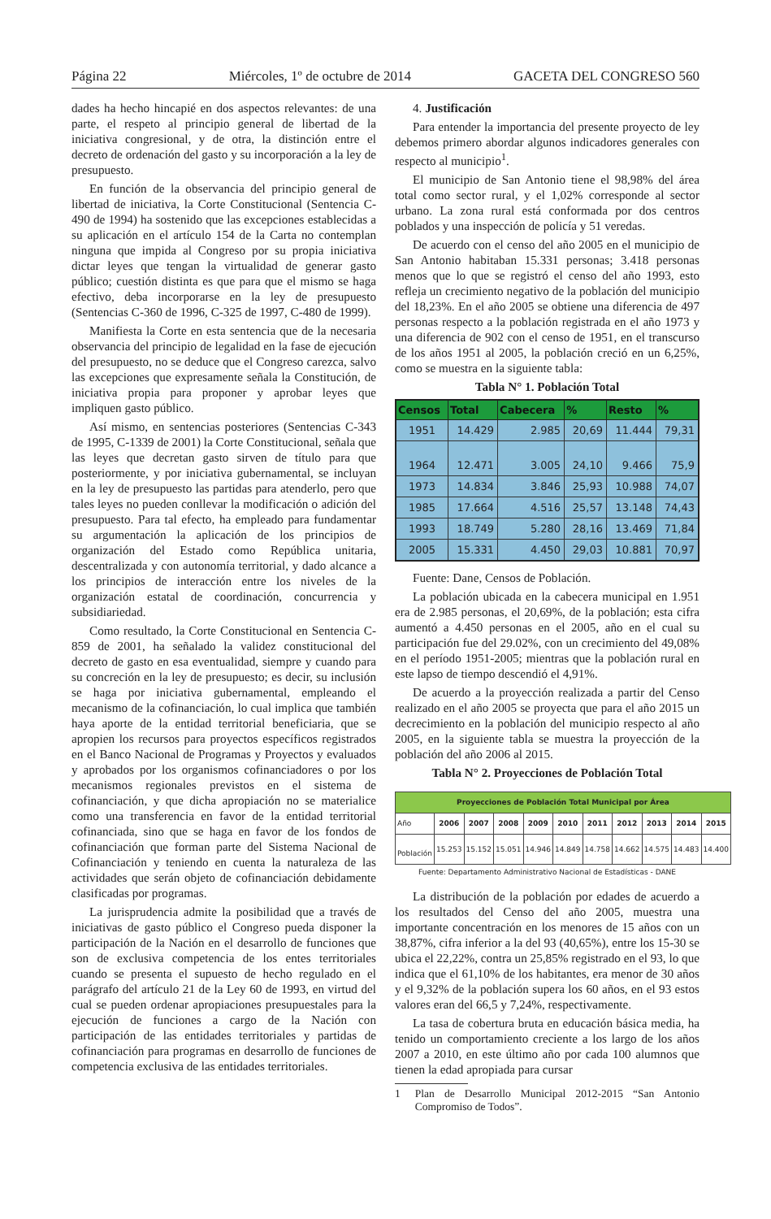Página 22 Miércoles, 1º de octubre de 2014 GACETA DEL CONGRESO 560
dades ha hecho hincapié en dos aspectos relevantes: de una parte, el respeto al principio general de libertad de la iniciativa congresional, y de otra, la distinción entre el decreto de ordenación del gasto y su incorporación a la ley de presupuesto.
En función de la observancia del principio general de libertad de iniciativa, la Corte Constitucional (Sentencia C-490 de 1994) ha sostenido que las excepciones establecidas a su aplicación en el artículo 154 de la Carta no contemplan ninguna que impida al Congreso por su propia iniciativa dictar leyes que tengan la virtualidad de generar gasto público; cuestión distinta es que para que el mismo se haga efectivo, deba incorporarse en la ley de presupuesto (Sentencias C-360 de 1996, C-325 de 1997, C-480 de 1999).
Manifiesta la Corte en esta sentencia que de la necesaria observancia del principio de legalidad en la fase de ejecución del presupuesto, no se deduce que el Congreso carezca, salvo las excepciones que expresamente señala la Constitución, de iniciativa propia para proponer y aprobar leyes que impliquen gasto público.
Así mismo, en sentencias posteriores (Sentencias C-343 de 1995, C-1339 de 2001) la Corte Constitucional, señala que las leyes que decretan gasto sirven de título para que posteriormente, y por iniciativa gubernamental, se incluyan en la ley de presupuesto las partidas para atenderlo, pero que tales leyes no pueden conllevar la modificación o adición del presupuesto. Para tal efecto, ha empleado para fundamentar su argumentación la aplicación de los principios de organización del Estado como República unitaria, descentralizada y con autonomía territorial, y dado alcance a los principios de interacción entre los niveles de la organización estatal de coordinación, concurrencia y subsidiariedad.
Como resultado, la Corte Constitucional en Sentencia C-859 de 2001, ha señalado la validez constitucional del decreto de gasto en esa eventualidad, siempre y cuando para su concreción en la ley de presupuesto; es decir, su inclusión se haga por iniciativa gubernamental, empleando el mecanismo de la cofinanciación, lo cual implica que también haya aporte de la entidad territorial beneficiaria, que se apropien los recursos para proyectos específicos registrados en el Banco Nacional de Programas y Proyectos y evaluados y aprobados por los organismos cofinanciadores o por los mecanismos regionales previstos en el sistema de cofinanciación, y que dicha apropiación no se materialice como una transferencia en favor de la entidad territorial cofinanciada, sino que se haga en favor de los fondos de cofinanciación que forman parte del Sistema Nacional de Cofinanciación y teniendo en cuenta la naturaleza de las actividades que serán objeto de cofinanciación debidamente clasificadas por programas.
La jurisprudencia admite la posibilidad que a través de iniciativas de gasto público el Congreso pueda disponer la participación de la Nación en el desarrollo de funciones que son de exclusiva competencia de los entes territoriales cuando se presenta el supuesto de hecho regulado en el parágrafo del artículo 21 de la Ley 60 de 1993, en virtud del cual se pueden ordenar apropiaciones presupuestales para la ejecución de funciones a cargo de la Nación con participación de las entidades territoriales y partidas de cofinanciación para programas en desarrollo de funciones de competencia exclusiva de las entidades territoriales.
4. Justificación
Para entender la importancia del presente proyecto de ley debemos primero abordar algunos indicadores generales con respecto al municipio<sup>1</sup>.
El municipio de San Antonio tiene el 98,98% del área total como sector rural, y el 1,02% corresponde al sector urbano. La zona rural está conformada por dos centros poblados y una inspección de policía y 51 veredas.
De acuerdo con el censo del año 2005 en el municipio de San Antonio habitaban 15.331 personas; 3.418 personas menos que lo que se registró el censo del año 1993, esto refleja un crecimiento negativo de la población del municipio del 18,23%. En el año 2005 se obtiene una diferencia de 497 personas respecto a la población registrada en el año 1973 y una diferencia de 902 con el censo de 1951, en el transcurso de los años 1951 al 2005, la población creció en un 6,25%, como se muestra en la siguiente tabla:
Tabla N° 1. Población Total
| Censos | Total | Cabecera | % | Resto | % |
| --- | --- | --- | --- | --- | --- |
| 1951 | 14.429 | 2.985 | 20,69 | 11.444 | 79,31 |
| 1964 | 12.471 | 3.005 | 24,10 | 9.466 | 75,9 |
| 1973 | 14.834 | 3.846 | 25,93 | 10.988 | 74,07 |
| 1985 | 17.664 | 4.516 | 25,57 | 13.148 | 74,43 |
| 1993 | 18.749 | 5.280 | 28,16 | 13.469 | 71,84 |
| 2005 | 15.331 | 4.450 | 29,03 | 10.881 | 70,97 |
Fuente: Dane, Censos de Población.
La población ubicada en la cabecera municipal en 1.951 era de 2.985 personas, el 20,69%, de la población; esta cifra aumentó a 4.450 personas en el 2005, año en el cual su participación fue del 29.02%, con un crecimiento del 49,08% en el período 1951-2005; mientras que la población rural en este lapso de tiempo descendió el 4,91%.
De acuerdo a la proyección realizada a partir del Censo realizado en el año 2005 se proyecta que para el año 2015 un decrecimiento en la población del municipio respecto al año 2005, en la siguiente tabla se muestra la proyección de la población del año 2006 al 2015.
Tabla N° 2. Proyecciones de Población Total
| Proyecciones de Población Total Municipal por Área | | | | | | | | | | |
| --- | --- | --- | --- | --- | --- | --- | --- | --- | --- | --- |
| Año | 2006 | 2007 | 2008 | 2009 | 2010 | 2011 | 2012 | 2013 | 2014 | 2015 |
| Población | 15.253 | 15.152 | 15.051 | 14.946 | 14.849 | 14.758 | 14.662 | 14.575 | 14.483 | 14.400 |
Fuente: Departamento Administrativo Nacional de Estadísticas - DANE
La distribución de la población por edades de acuerdo a los resultados del Censo del año 2005, muestra una importante concentración en los menores de 15 años con un 38,87%, cifra inferior a la del 93 (40,65%), entre los 15-30 se ubica el 22,22%, contra un 25,85% registrado en el 93, lo que indica que el 61,10% de los habitantes, era menor de 30 años y el 9,32% de la población supera los 60 años, en el 93 estos valores eran del 66,5 y 7,24%, respectivamente.
La tasa de cobertura bruta en educación básica media, ha tenido un comportamiento creciente a los largo de los años 2007 a 2010, en este último año por cada 100 alumnos que tienen la edad apropiada para cursar
1 Plan de Desarrollo Municipal 2012-2015 “San Antonio Compromiso de Todos”.